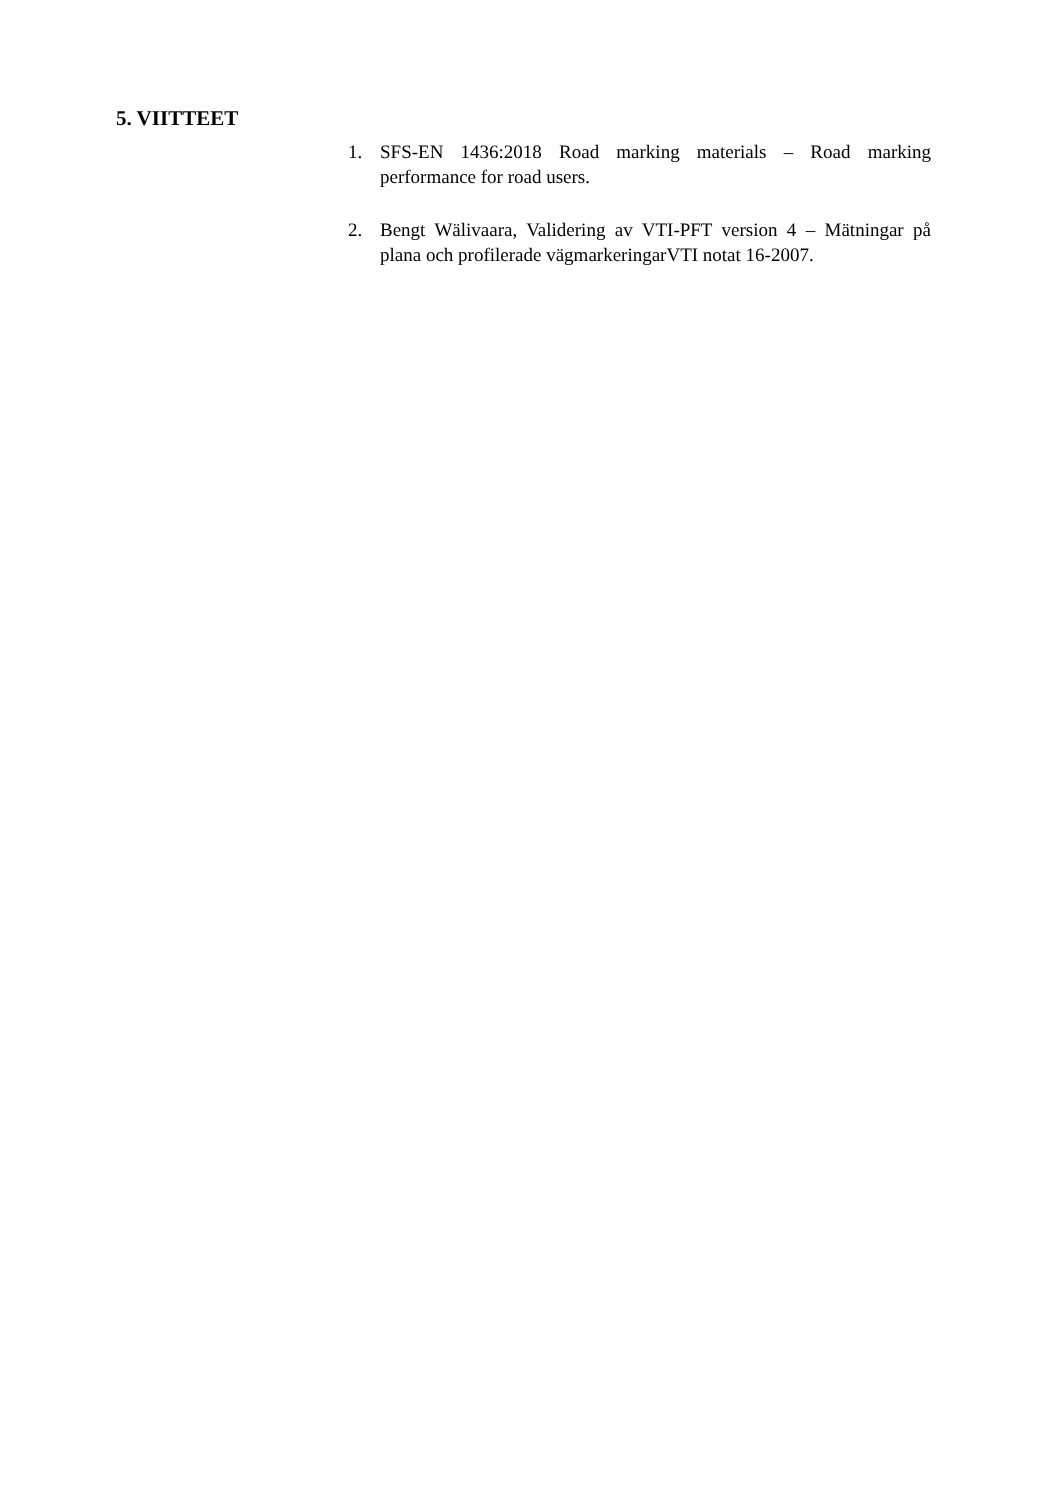5. VIITTEET
1. SFS-EN 1436:2018 Road marking materials – Road marking performance for road users.
2. Bengt Wälivaara, Validering av VTI-PFT version 4 – Mätningar på plana och profilerade vägmarkeringarVTI notat 16-2007.